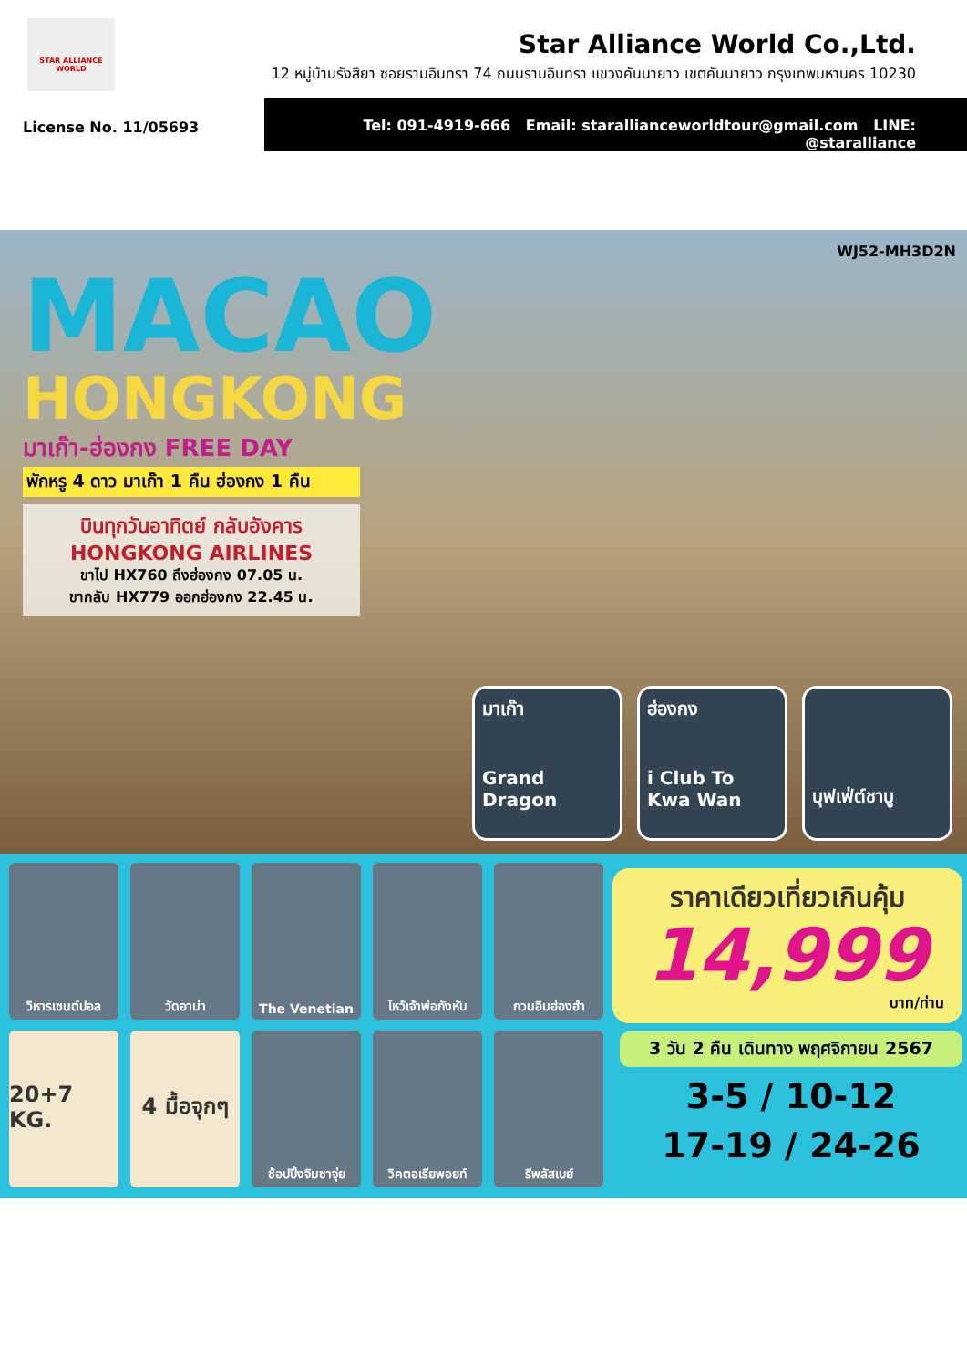STAR ALLIANCE WORLD
Star Alliance World Co.,Ltd.
12 หมู่บ้านรังสิยา ซอยรามอินทรา 74 ถนนรามอินทรา แขวงคันนายาว เขตคันนายาว กรุงเทพมหานคร 10230
Tel: 091-4919-666 Email: starallianceworldtour@gmail.com LINE: @staralliance
License No. 11/05693
WJ52-MH3D2N
MACAO
HONGKONG
มาเก๊า-ฮ่องกง FREE DAY
พักหรู 4 ดาว มาเก๊า 1 คืน ฮ่องกง 1 คืน
บินทุกวันอาทิตย์ กลับอังคาร
HONGKONG AIRLINES
ขาไป HX760 ถึงฮ่องกง 07.05 น.
ขากลับ HX779 ออกฮ่องกง 22.45 น.
มาเก๊า
Grand Dragon
ฮ่องกง
i Club To Kwa Wan
บุฟเฟ่ต์ชาบู
วิหารเซนต์ปอล
วัดอาม่า
The Venetian
ไหว้เจ้าพ่อกังหัน
กวนอิมฮ่องฮำ
20+7 KG.
4 มื้อจุกๆ
ช้อปปิ้งจิมซาจุ่ย
วิคตอเรียพอยท์
รีพลัสเบย์
ราคาเดียวเที่ยวเกินคุ้ม
14,999
บาท/ท่าน
3 วัน 2 คืน เดินทาง พฤศจิกายน 2567
3-5 / 10-12
17-19 / 24-26